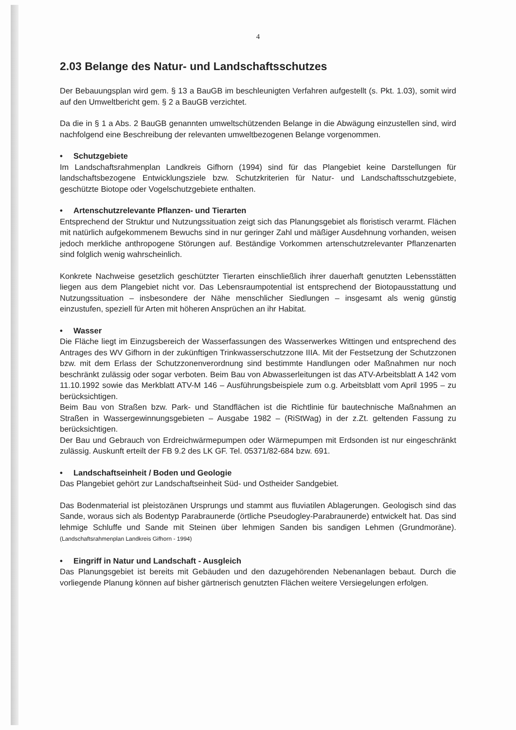4
2.03 Belange des Natur- und Landschaftsschutzes
Der Bebauungsplan wird gem. § 13 a BauGB im beschleunigten Verfahren aufgestellt (s. Pkt. 1.03), somit wird auf den Umweltbericht gem. § 2 a BauGB verzichtet.
Da die in § 1 a Abs. 2 BauGB genannten umweltschützenden Belange in die Abwägung einzustellen sind, wird nachfolgend eine Beschreibung der relevanten umweltbezogenen Belange vorgenommen.
• Schutzgebiete
Im Landschaftsrahmenplan Landkreis Gifhorn (1994) sind für das Plangebiet keine Darstellungen für landschaftsbezogene Entwicklungsziele bzw. Schutzkriterien für Natur- und Landschaftsschutzgebiete, geschützte Biotope oder Vogelschutzgebiete enthalten.
• Artenschutzrelevante Pflanzen- und Tierarten
Entsprechend der Struktur und Nutzungssituation zeigt sich das Planungsgebiet als floristisch verarmt. Flächen mit natürlich aufgekommenem Bewuchs sind in nur geringer Zahl und mäßiger Ausdehnung vorhanden, weisen jedoch merkliche anthropogene Störungen auf. Beständige Vorkommen artenschutzrelevanter Pflanzenarten sind folglich wenig wahrscheinlich.
Konkrete Nachweise gesetzlich geschützter Tierarten einschließlich ihrer dauerhaft genutzten Lebensstätten liegen aus dem Plangebiet nicht vor. Das Lebensraumpotential ist entsprechend der Biotopausstattung und Nutzungssituation – insbesondere der Nähe menschlicher Siedlungen – insgesamt als wenig günstig einzustufen, speziell für Arten mit höheren Ansprüchen an ihr Habitat.
• Wasser
Die Fläche liegt im Einzugsbereich der Wasserfassungen des Wasserwerkes Wittingen und entsprechend des Antrages des WV Gifhorn in der zukünftigen Trinkwasserschutzzone IIIA. Mit der Festsetzung der Schutzzonen bzw. mit dem Erlass der Schutzzonenverordnung sind bestimmte Handlungen oder Maßnahmen nur noch beschränkt zulässig oder sogar verboten. Beim Bau von Abwasserleitungen ist das ATV-Arbeitsblatt A 142 vom 11.10.1992 sowie das Merkblatt ATV-M 146 – Ausführungsbeispiele zum o.g. Arbeitsblatt vom April 1995 – zu berücksichtigen.
Beim Bau von Straßen bzw. Park- und Standflächen ist die Richtlinie für bautechnische Maßnahmen an Straßen in Wassergewinnungsgebieten – Ausgabe 1982 – (RiStWag) in der z.Zt. geltenden Fassung zu berücksichtigen.
Der Bau und Gebrauch von Erdreichwärmepumpen oder Wärmepumpen mit Erdsonden ist nur eingeschränkt zulässig. Auskunft erteilt der FB 9.2 des LK GF. Tel. 05371/82-684 bzw. 691.
• Landschaftseinheit / Boden und Geologie
Das Plangebiet gehört zur Landschaftseinheit Süd- und Ostheider Sandgebiet.
Das Bodenmaterial ist pleistozänen Ursprungs und stammt aus fluviatilen Ablagerungen. Geologisch sind das Sande, woraus sich als Bodentyp Parabraunerde (örtliche Pseudogley-Parabraunerde) entwickelt hat. Das sind lehmige Schluffe und Sande mit Steinen über lehmigen Sanden bis sandigen Lehmen (Grundmoräne). (Landschaftsrahmenplan Landkreis Gifhorn - 1994)
• Eingriff in Natur und Landschaft - Ausgleich
Das Planungsgebiet ist bereits mit Gebäuden und den dazugehörenden Nebenanlagen bebaut. Durch die vorliegende Planung können auf bisher gärtnerisch genutzten Flächen weitere Versiegelungen erfolgen.